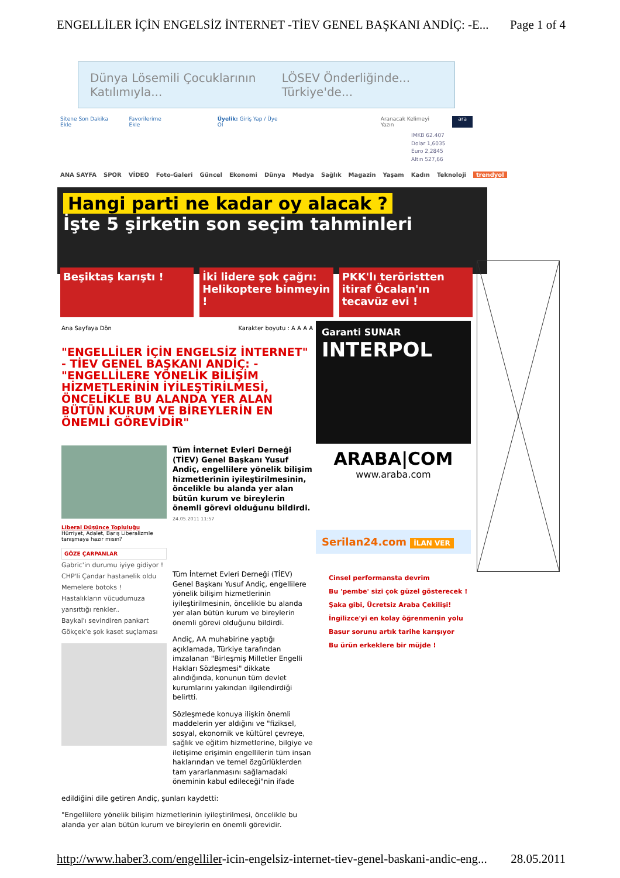ENGELLİLER İÇİN ENGELSİZ İNTERNET -TİEV GENEL BAŞKANI ANDİÇ: -E... Page 1 of 4
Dünya Lösemili Çocuklarının Katılımıyla... LÖSEV Önderliğinde... Türkiye'de...
Sitene Son Dakika Ekle Favorilerime Ekle Üyelik: Giriş Yap / Üye Ol Aranacak Kelimeyi Yazın ara
IMKB 62.407
Dolar 1,6035
Euro 2,2845
Altın 527,66
ANA SAYFA SPOR VİDEO Foto-Galeri Güncel Ekonomi Dünya Medya Sağlık Magazin Yaşam Kadın Teknoloji trendyol
Hangi parti ne kadar oy alacak ?
İşte 5 şirketin son seçim tahminleri
Beşiktaş karıştı ! İki lidere şok çağrı: Helikoptere binmeyin !
PKK'lı teröristten itiraf Öcalan'ın tecavüz evi !
Ana Sayfaya Dön Karakter boyutu : A A A A
"ENGELLİLER İÇİN ENGELSİZ İNTERNET" - TİEV GENEL BAŞKANI ANDİÇ: - "ENGELLİLERE YÖNELİK BİLİŞİM HİZMETLERİNİN İYİLEŞTİRİLMESİ, ÖNCELİKLE BU ALANDA YER ALAN BÜTÜN KURUM VE BİREYLERİN EN ÖNEMLİ GÖREVİDİR"
Liberal Düşünce Topluluğu
Hürriyet, Adalet, Barış Liberalizmle tanışmaya hazır mısın?
GÖZE ÇARPANLAR
Gabric'in durumu iyiye gidiyor !
CHP'li Çandar hastanelik oldu
Memelere botoks !
Hastalıkların vücudumuza yansıttığı renkler..
Baykal'ı sevindiren pankart
Gökçek'e şok kaset suçlaması
Tüm İnternet Evleri Derneği (TİEV) Genel Başkanı Yusuf Andiç, engellilere yönelik bilişim hizmetlerinin iyileştirilmesinin, öncelikle bu alanda yer alan bütün kurum ve bireylerin önemli görevi olduğunu bildirdi.
24.05.2011 11:57
Tüm İnternet Evleri Derneği (TİEV) Genel Başkanı Yusuf Andiç, engellilere yönelik bilişim hizmetlerinin iyileştirilmesinin, öncelikle bu alanda yer alan bütün kurum ve bireylerin önemli görevi olduğunu bildirdi.
Andiç, AA muhabirine yaptığı açıklamada, Türkiye tarafından imzalanan "Birleşmiş Milletler Engelli Hakları Sözleşmesi" dikkate alındığında, konunun tüm devlet kurumlarını yakından ilgilendirdiği belirtti.
Sözleşmede konuya ilişkin önemli maddelerin yer aldığını ve "fiziksel, sosyal, ekonomik ve kültürel çevreye, sağlık ve eğitim hizmetlerine, bilgiye ve iletişime erişimin engellilerin tüm insan haklarından ve temel özgürlüklerden tam yararlanmasını sağlamadaki öneminin kabul edileceği"nin ifade
edildiğini dile getiren Andiç, şunları kaydetti:
"Engellilere yönelik bilişim hizmetlerinin iyileştirilmesi, öncelikle bu alanda yer alan bütün kurum ve bireylerin en önemli görevidir.
Garanti SUNAR
INTERPOL
ARABA|COM
www.araba.com
Serilan24.com İLAN VER
Cinsel performansta devrim
Bu 'pembe' sizi çok güzel gösterecek !
Şaka gibi, Ücretsiz Araba Çekilişi!
İngilizce'yi en kolay öğrenmenin yolu
Basur sorunu artık tarihe karışıyor
Bu ürün erkeklere bir müjde !
http://www.haber3.com/engelliler-icin-engelsiz-internet-tiev-genel-baskani-andic-eng... 28.05.2011